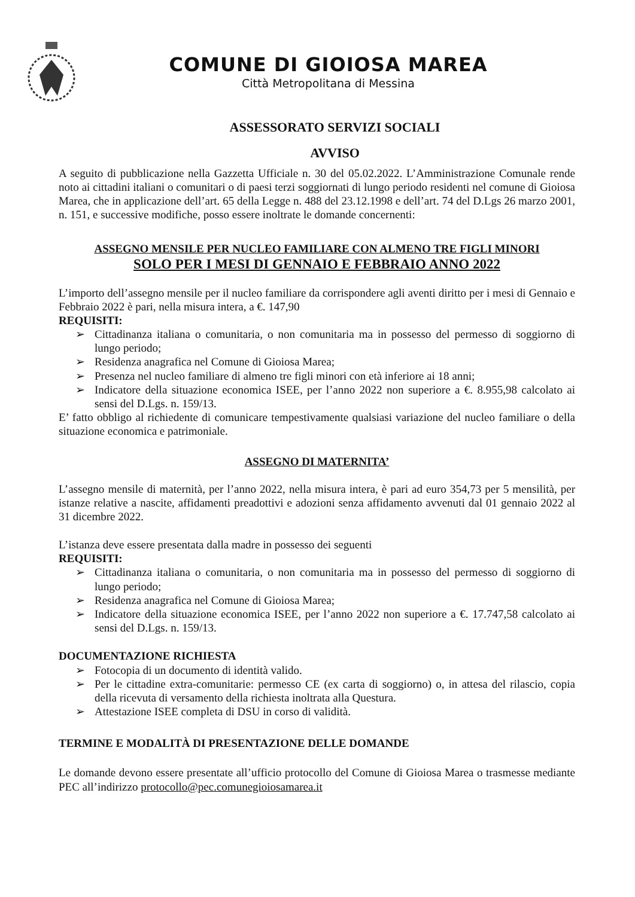COMUNE DI GIOIOSA MAREA
Città Metropolitana di Messina
ASSESSORATO SERVIZI SOCIALI
AVVISO
A seguito di pubblicazione nella Gazzetta Ufficiale n. 30 del 05.02.2022. L’Amministrazione Comunale rende noto ai cittadini italiani o comunitari o di paesi terzi soggiornati di lungo periodo residenti nel comune di Gioiosa Marea, che in applicazione dell’art. 65 della Legge n. 488 del 23.12.1998 e dell’art. 74 del D.Lgs 26 marzo 2001, n. 151, e successive modifiche, posso essere inoltrate le domande concernenti:
ASSEGNO MENSILE PER NUCLEO FAMILIARE CON ALMENO TRE FIGLI MINORI
SOLO PER I MESI DI GENNAIO E FEBBRAIO ANNO 2022
L’importo dell’assegno mensile per il nucleo familiare da corrispondere agli aventi diritto per i mesi di Gennaio e Febbraio 2022 è pari, nella misura intera, a €. 147,90
REQUISITI:
➢ Cittadinanza italiana o comunitaria, o non comunitaria ma in possesso del permesso di soggiorno di lungo periodo;
➢ Residenza anagrafica nel Comune di Gioiosa Marea;
➢ Presenza nel nucleo familiare di almeno tre figli minori con età inferiore ai 18 anni;
➢ Indicatore della situazione economica ISEE, per l’anno 2022 non superiore a €. 8.955,98 calcolato ai sensi del D.Lgs. n. 159/13.
E’ fatto obbligo al richiedente di comunicare tempestivamente qualsiasi variazione del nucleo familiare o della situazione economica e patrimoniale.
ASSEGNO DI MATERNITA’
L’assegno mensile di maternità, per l’anno 2022, nella misura intera, è pari ad euro 354,73 per 5 mensilità, per istanze relative a nascite, affidamenti preadottivi e adozioni senza affidamento avvenuti dal 01 gennaio 2022 al 31 dicembre 2022.
L’istanza deve essere presentata dalla madre in possesso dei seguenti
REQUISITI:
➢ Cittadinanza italiana o comunitaria, o non comunitaria ma in possesso del permesso di soggiorno di lungo periodo;
➢ Residenza anagrafica nel Comune di Gioiosa Marea;
➢ Indicatore della situazione economica ISEE, per l’anno 2022 non superiore a €. 17.747,58 calcolato ai sensi del D.Lgs. n. 159/13.
DOCUMENTAZIONE RICHIESTA
➢ Fotocopia di un documento di identità valido.
➢ Per le cittadine extra-comunitarie: permesso CE (ex carta di soggiorno) o, in attesa del rilascio, copia della ricevuta di versamento della richiesta inoltrata alla Questura.
➢ Attestazione ISEE completa di DSU in corso di validità.
TERMINE E MODALITÀ DI PRESENTAZIONE DELLE DOMANDE
Le domande devono essere presentate all’ufficio protocollo del Comune di Gioiosa Marea o trasmesse mediante PEC all’indirizzo protocollo@pec.comunegioiosamarea.it